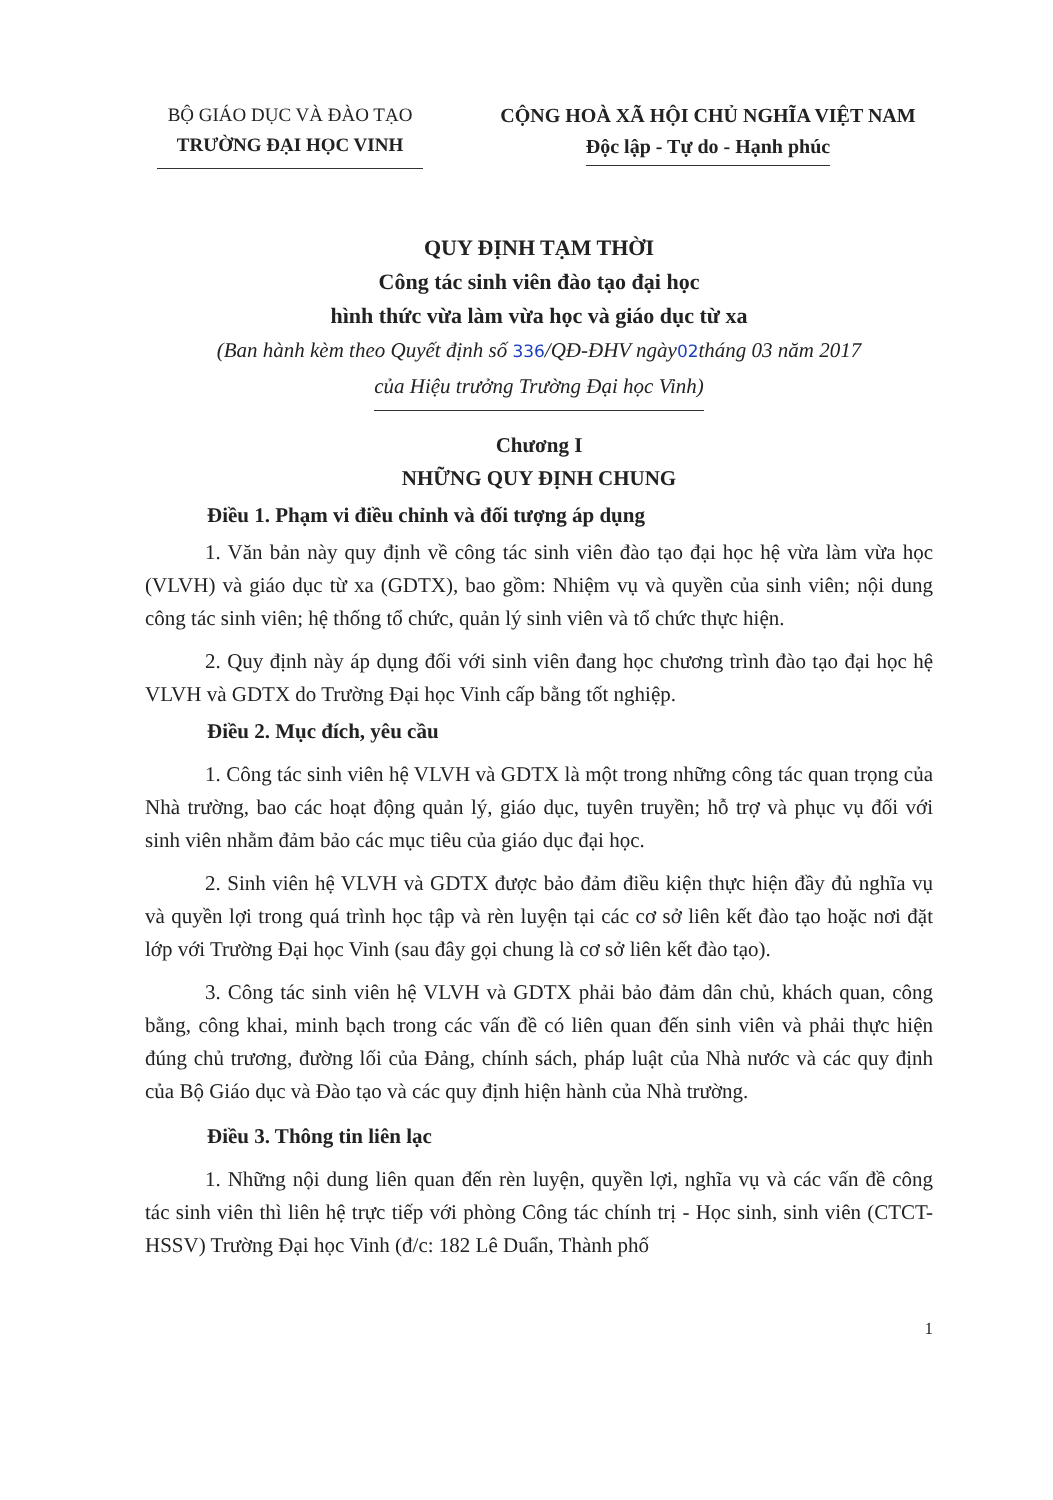BỘ GIÁO DỤC VÀ ĐÀO TẠO
TRƯỜNG ĐẠI HỌC VINH
CỘNG HOÀ XÃ HỘI CHỦ NGHĨA VIỆT NAM
Độc lập - Tự do - Hạnh phúc
QUY ĐỊNH TẠM THỜI
Công tác sinh viên đào tạo đại học
hình thức vừa làm vừa học và giáo dục từ xa
(Ban hành kèm theo Quyết định số 336/QĐ-ĐHV ngày02tháng 03 năm 2017
của Hiệu trưởng Trường Đại học Vinh)
Chương I
NHỮNG QUY ĐỊNH CHUNG
Điều 1. Phạm vi điều chỉnh và đối tượng áp dụng
1. Văn bản này quy định về công tác sinh viên đào tạo đại học hệ vừa làm vừa học (VLVH) và giáo dục từ xa (GDTX), bao gồm: Nhiệm vụ và quyền của sinh viên; nội dung công tác sinh viên; hệ thống tổ chức, quản lý sinh viên và tổ chức thực hiện.
2. Quy định này áp dụng đối với sinh viên đang học chương trình đào tạo đại học hệ VLVH và GDTX do Trường Đại học Vinh cấp bằng tốt nghiệp.
Điều 2. Mục đích, yêu cầu
1. Công tác sinh viên hệ VLVH và GDTX là một trong những công tác quan trọng của Nhà trường, bao các hoạt động quản lý, giáo dục, tuyên truyền; hỗ trợ và phục vụ đối với sinh viên nhằm đảm bảo các mục tiêu của giáo dục đại học.
2. Sinh viên hệ VLVH và GDTX được bảo đảm điều kiện thực hiện đầy đủ nghĩa vụ và quyền lợi trong quá trình học tập và rèn luyện tại các cơ sở liên kết đào tạo hoặc nơi đặt lớp với Trường Đại học Vinh (sau đây gọi chung là cơ sở liên kết đào tạo).
3. Công tác sinh viên hệ VLVH và GDTX phải bảo đảm dân chủ, khách quan, công bằng, công khai, minh bạch trong các vấn đề có liên quan đến sinh viên và phải thực hiện đúng chủ trương, đường lối của Đảng, chính sách, pháp luật của Nhà nước và các quy định của Bộ Giáo dục và Đào tạo và các quy định hiện hành của Nhà trường.
Điều 3. Thông tin liên lạc
1. Những nội dung liên quan đến rèn luyện, quyền lợi, nghĩa vụ và các vấn đề công tác sinh viên thì liên hệ trực tiếp với phòng Công tác chính trị - Học sinh, sinh viên (CTCT-HSSV) Trường Đại học Vinh (đ/c: 182 Lê Duẩn, Thành phố
1